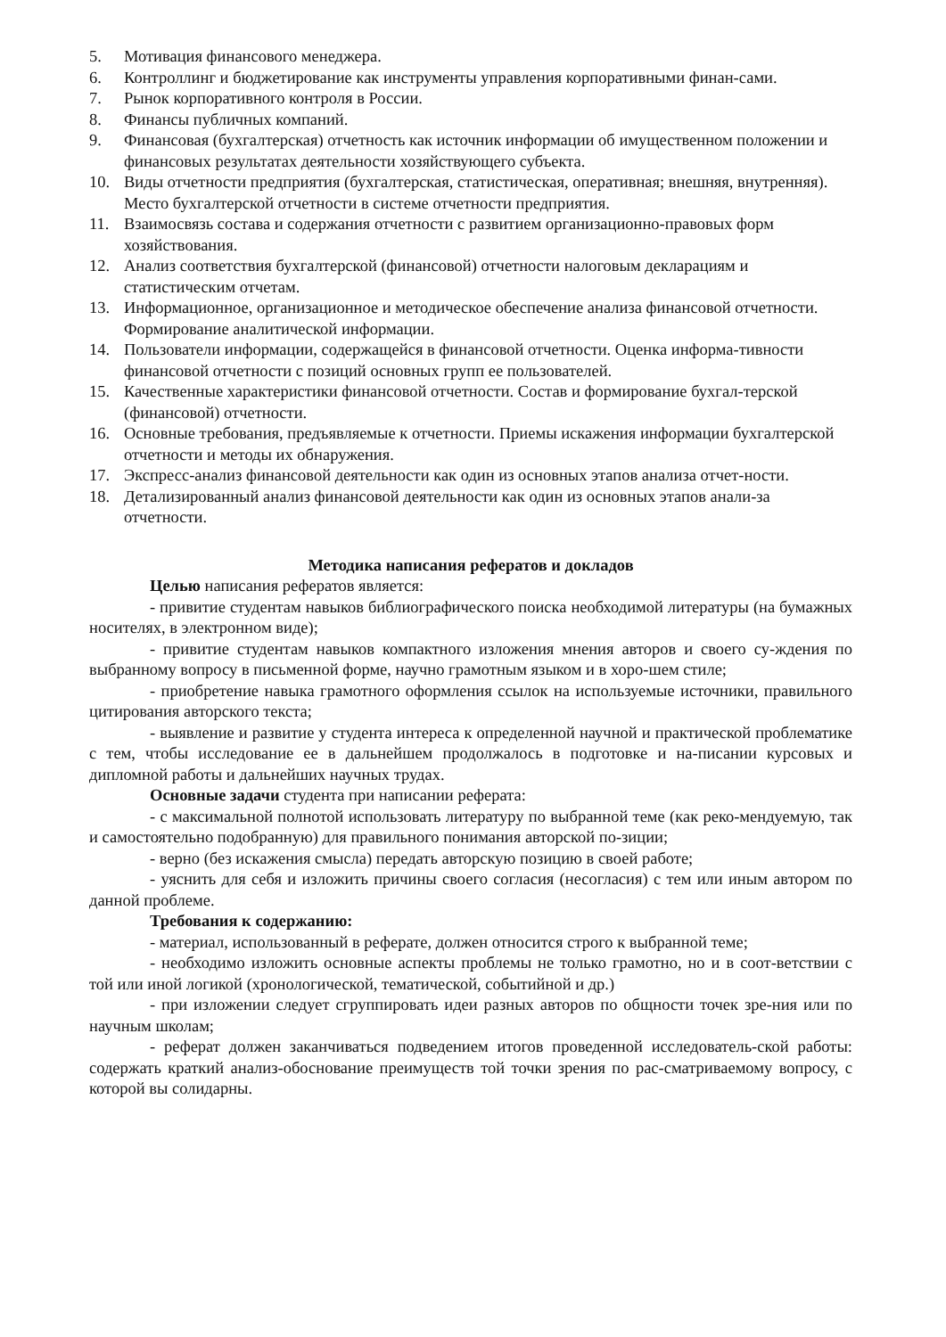5. Мотивация финансового менеджера.
6. Контроллинг и бюджетирование как инструменты управления корпоративными финан-сами.
7. Рынок корпоративного контроля в России.
8. Финансы публичных компаний.
9. Финансовая (бухгалтерская) отчетность как источник информации об имущественном положении и финансовых результатах деятельности хозяйствующего субъекта.
10. Виды отчетности предприятия (бухгалтерская, статистическая, оперативная; внешняя, внутренняя). Место бухгалтерской отчетности в системе отчетности предприятия.
11. Взаимосвязь состава и содержания отчетности с развитием организационно-правовых форм хозяйствования.
12. Анализ соответствия бухгалтерской (финансовой) отчетности налоговым декларациям и статистическим отчетам.
13. Информационное, организационное и методическое обеспечение анализа финансовой отчетности. Формирование аналитической информации.
14. Пользователи информации, содержащейся в финансовой отчетности. Оценка информа-тивности финансовой отчетности с позиций основных групп ее пользователей.
15. Качественные характеристики финансовой отчетности. Состав и формирование бухгал-терской (финансовой) отчетности.
16. Основные требования, предъявляемые к отчетности. Приемы искажения информации бухгалтерской отчетности и методы их обнаружения.
17. Экспресс-анализ финансовой деятельности как один из основных этапов анализа отчет-ности.
18. Детализированный анализ финансовой деятельности как один из основных этапов анали-за отчетности.
Методика написания рефератов и докладов
Целью написания рефератов является:
- привитие студентам навыков библиографического поиска необходимой литературы (на бумажных носителях, в электронном виде);
- привитие студентам навыков компактного изложения мнения авторов и своего су-ждения по выбранному вопросу в письменной форме, научно грамотным языком и в хоро-шем стиле;
- приобретение навыка грамотного оформления ссылок на используемые источники, правильного цитирования авторского текста;
- выявление и развитие у студента интереса к определенной научной и практической проблематике с тем, чтобы исследование ее в дальнейшем продолжалось в подготовке и на-писании курсовых и дипломной работы и дальнейших научных трудах.
Основные задачи студента при написании реферата:
- с максимальной полнотой использовать литературу по выбранной теме (как реко-мендуемую, так и самостоятельно подобранную) для правильного понимания авторской по-зиции;
- верно (без искажения смысла) передать авторскую позицию в своей работе;
- уяснить для себя и изложить причины своего согласия (несогласия) с тем или иным автором по данной проблеме.
Требования к содержанию:
- материал, использованный в реферате, должен относится строго к выбранной теме;
- необходимо изложить основные аспекты проблемы не только грамотно, но и в соот-ветствии с той или иной логикой (хронологической, тематической, событийной и др.)
- при изложении следует сгруппировать идеи разных авторов по общности точек зре-ния или по научным школам;
- реферат должен заканчиваться подведением итогов проведенной исследователь-ской работы: содержать краткий анализ-обоснование преимуществ той точки зрения по рас-сматриваемому вопросу, с которой вы солидарны.